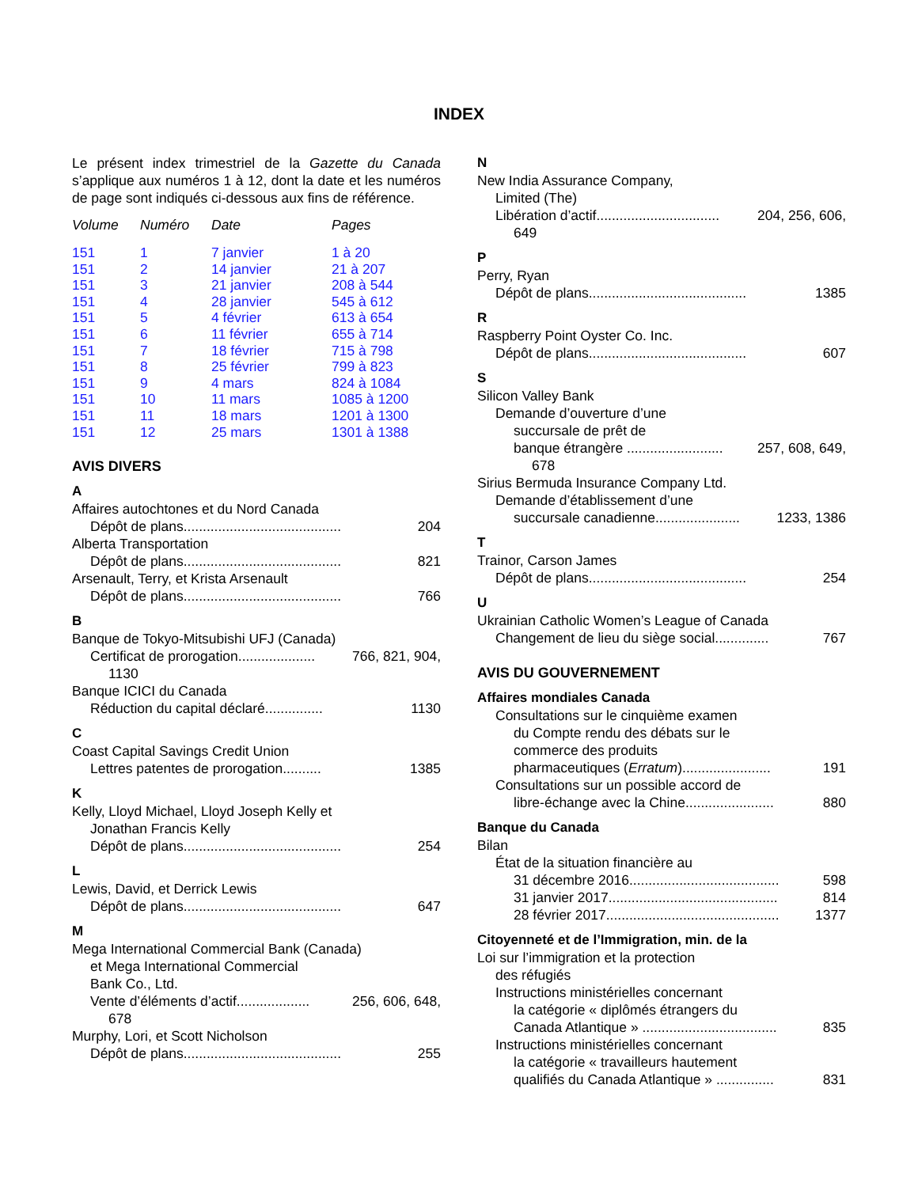INDEX
Le présent index trimestriel de la Gazette du Canada s’applique aux numéros 1 à 12, dont la date et les numéros de page sont indiqués ci-dessous aux fins de référence.
| Volume | Numéro | Date | Pages |
| --- | --- | --- | --- |
| 151 | 1 | 7 janvier | 1 à 20 |
| 151 | 2 | 14 janvier | 21 à 207 |
| 151 | 3 | 21 janvier | 208 à 544 |
| 151 | 4 | 28 janvier | 545 à 612 |
| 151 | 5 | 4 février | 613 à 654 |
| 151 | 6 | 11 février | 655 à 714 |
| 151 | 7 | 18 février | 715 à 798 |
| 151 | 8 | 25 février | 799 à 823 |
| 151 | 9 | 4 mars | 824 à 1084 |
| 151 | 10 | 11 mars | 1085 à 1200 |
| 151 | 11 | 18 mars | 1201 à 1300 |
| 151 | 12 | 25 mars | 1301 à 1388 |
AVIS DIVERS
A
Affaires autochtones et du Nord Canada
Dépôt de plans......................................... 204
Alberta Transportation
Dépôt de plans......................................... 821
Arsenault, Terry, et Krista Arsenault
Dépôt de plans......................................... 766
B
Banque de Tokyo-Mitsubishi UFJ (Canada)
Certificat de prorogation.................... 766, 821, 904,
1130
Banque ICICI du Canada
Réduction du capital déclaré............... 1130
C
Coast Capital Savings Credit Union
Lettres patentes de prorogation.......... 1385
K
Kelly, Lloyd Michael, Lloyd Joseph Kelly et
Jonathan Francis Kelly
Dépôt de plans......................................... 254
L
Lewis, David, et Derrick Lewis
Dépôt de plans......................................... 647
M
Mega International Commercial Bank (Canada)
et Mega International Commercial
Bank Co., Ltd.
Vente d’éléments d’actif................... 256, 606, 648,
678
Murphy, Lori, et Scott Nicholson
Dépôt de plans......................................... 255
N
New India Assurance Company,
Limited (The)
Libération d’actif................................ 204, 256, 606,
649
P
Perry, Ryan
Dépôt de plans......................................... 1385
R
Raspberry Point Oyster Co. Inc.
Dépôt de plans......................................... 607
S
Silicon Valley Bank
Demande d’ouverture d’une
succursale de prêt de
banque étrangère ......................... 257, 608, 649,
678
Sirius Bermuda Insurance Company Ltd.
Demande d’établissement d’une
succursale canadienne...................... 1233, 1386
T
Trainor, Carson James
Dépôt de plans......................................... 254
U
Ukrainian Catholic Women’s League of Canada
Changement de lieu du siège social.............. 767
AVIS DU GOUVERNEMENT
Affaires mondiales Canada
Consultations sur le cinquième examen
du Compte rendu des débats sur le
commerce des produits
pharmaceutiques (Erratum)....................... 191
Consultations sur un possible accord de
libre-échange avec la Chine....................... 880
Banque du Canada
Bilan
État de la situation financière au
31 décembre 2016....................................... 598
31 janvier 2017............................................ 814
28 février 2017............................................. 1377
Citoyenneté et de l’Immigration, min. de la
Loi sur l’immigration et la protection
des réfugiés
Instructions ministérielles concernant
la catégorie « diplômés étrangers du
Canada Atlantique » ................................... 835
Instructions ministérielles concernant
la catégorie « travailleurs hautement
qualifiés du Canada Atlantique » ............... 831